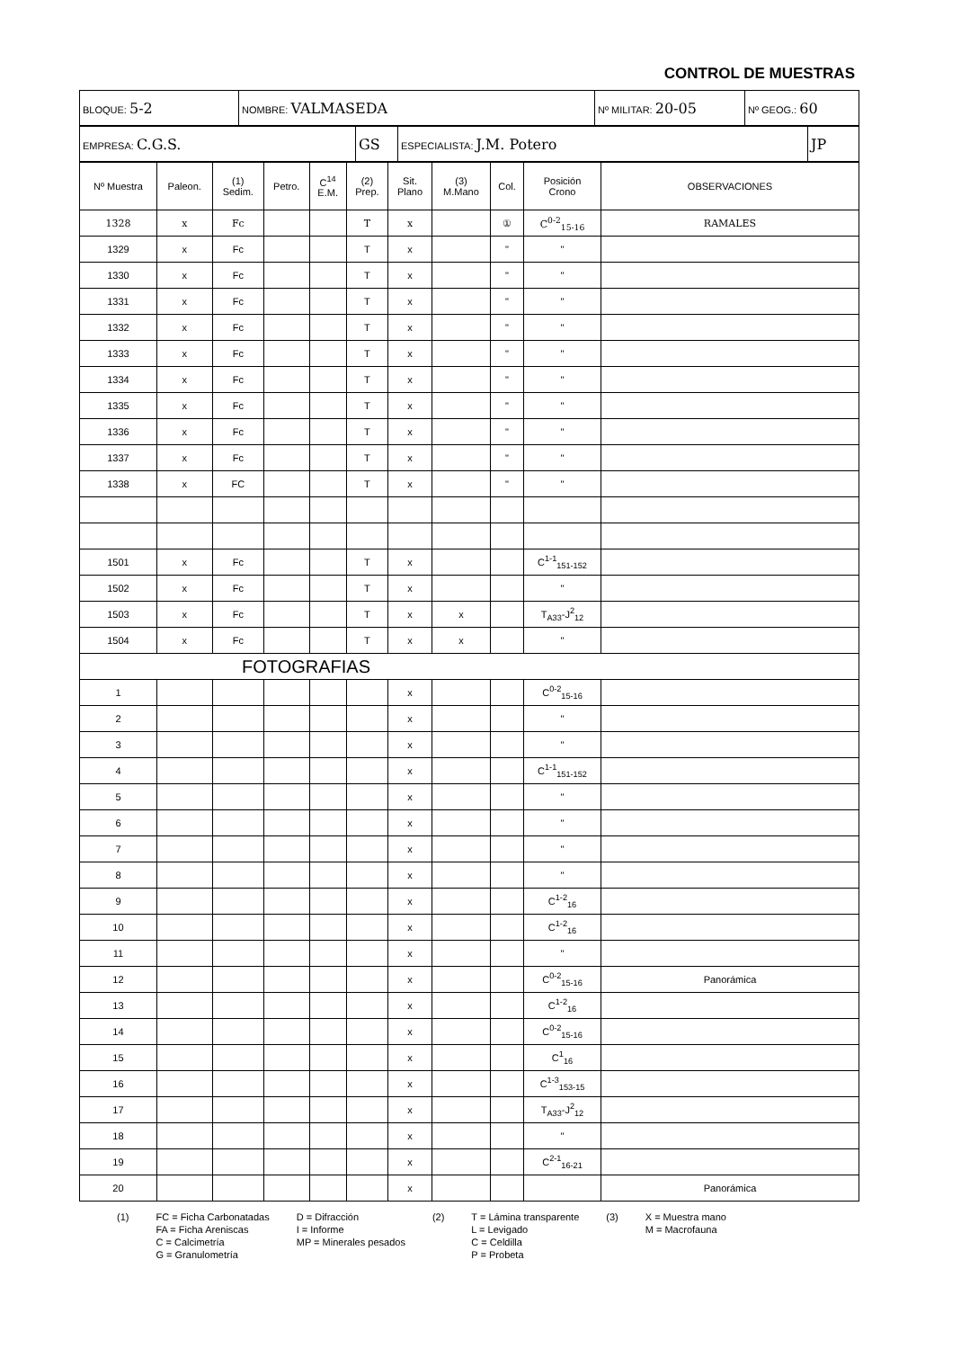CONTROL DE MUESTRAS
| BLOQUE: 5-2 | NOMBRE: VALMASEDA | Nº MILITAR: 20-05 | Nº GEOG.: 60 |
| EMPRESA: C.G.S. | GS | ESPECIALISTA: J.M. Potero | JP |
| Nº Muestra | Paleon. | (1) Sedim. | Petro. | C<sup>14</sup> E.M. | (2) Prep. | Sit. Plano | (3) M.Mano | Col. | Posición Crono | OBSERVACIONES |
| --- | --- | --- | --- | --- | --- | --- | --- | --- | --- | --- |
| 1328 | x | Fc | | | T | x | | ① | C<sup>0-2</sup><sub>15-16</sub> | RAMALES |
| 1329 | x | Fc | | | T | x | | " | " | |
| 1330 | x | Fc | | | T | x | | " | " | |
| 1331 | x | Fc | | | T | x | | " | " | |
| 1332 | x | Fc | | | T | x | | " | " | |
| 1333 | x | Fc | | | T | x | | " | " | |
| 1334 | x | Fc | | | T | x | | " | " | |
| 1335 | x | Fc | | | T | x | | " | " | |
| 1336 | x | Fc | | | T | x | | " | " | |
| 1337 | x | Fc | | | T | x | | " | " | |
| 1338 | x | FC | | | T | x | | " | " | |
| 1501 | x | Fc | | | T | x | | | C<sup>1-1</sup><sub>151-152</sub> | |
| 1502 | x | Fc | | | T | x | | | " | |
| 1503 | x | Fc | | | T | x | x | | T<sub>A33</sub>-J<sup>2</sup><sub>12</sub> | |
| 1504 | x | Fc | | | T | x | x | | " | |
| FOTOGRAFIAS | | | | | | | | | | |
| 1 | | | | | | x | | | C<sup>0-2</sup><sub>15-16</sub> | |
| 2 | | | | | | x | | | " | |
| 3 | | | | | | x | | | " | |
| 4 | | | | | | x | | | C<sup>1-1</sup><sub>151-152</sub> | |
| 5 | | | | | | x | | | " | |
| 6 | | | | | | x | | | " | |
| 7 | | | | | | x | | | " | |
| 8 | | | | | | x | | | " | |
| 9 | | | | | | x | | | C<sup>1-2</sup><sub>16</sub> | |
| 10 | | | | | | x | | | C<sup>1-2</sup><sub>16</sub> | |
| 11 | | | | | | x | | | " | |
| 12 | | | | | | x | | | C<sup>0-2</sup><sub>15-16</sub> | Panorámica |
| 13 | | | | | | x | | | C<sup>1-2</sup><sub>16</sub> | |
| 14 | | | | | | x | | | C<sup>0-2</sup><sub>15-16</sub> | |
| 15 | | | | | | x | | | C<sup>1</sup><sub>16</sub> | |
| 16 | | | | | | x | | | C<sup>1-3</sup><sub>153-15</sub> | |
| 17 | | | | | | x | | | T<sub>A33</sub>-J<sup>2</sup><sub>12</sub> | |
| 18 | | | | | | x | | | " | |
| 19 | | | | | | x | | | C<sup>2-1</sup><sub>16-21</sub> | |
| 20 | | | | | | x | | | | Panorámica |
(1) FC = Ficha Carbonatadas
FA = Ficha Areniscas
C = Calcimetría
G = Granulometría
D = Difracción
I = Informe
MP = Minerales pesados
(2) T = Lámina transparente
L = Levigado
C = Celdilla
P = Probeta
(3) X = Muestra mano
M = Macrofauna